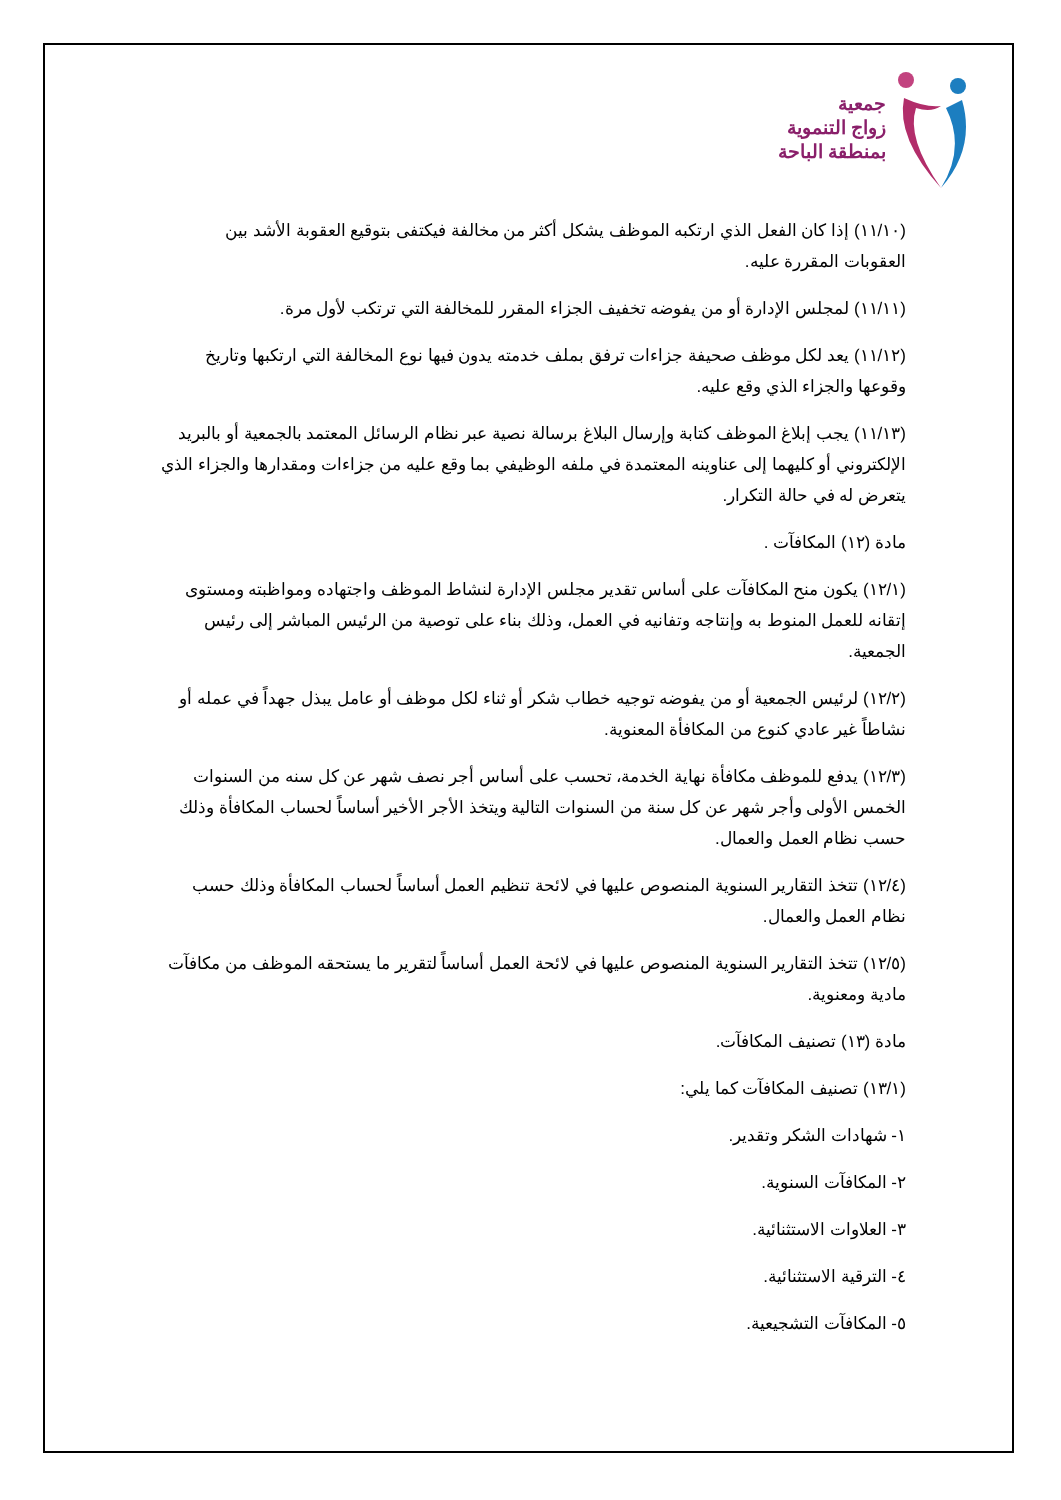جمعية
زواج التنموية
بمنطقة الباحة
(١١/١٠) إذا كان الفعل الذي ارتكبه الموظف يشكل أكثر من مخالفة فيكتفى بتوقيع العقوبة الأشد بين العقوبات المقررة عليه.
(١١/١١) لمجلس الإدارة أو من يفوضه تخفيف الجزاء المقرر للمخالفة التي ترتكب لأول مرة.
(١١/١٢) يعد لكل موظف صحيفة جزاءات ترفق بملف خدمته يدون فيها نوع المخالفة التي ارتكبها وتاريخ وقوعها والجزاء الذي وقع عليه.
(١١/١٣) يجب إبلاغ الموظف كتابة وإرسال البلاغ برسالة نصية عبر نظام الرسائل المعتمد بالجمعية أو بالبريد الإلكتروني أو كليهما إلى عناوينه المعتمدة في ملفه الوظيفي بما وقع عليه من جزاءات ومقدارها والجزاء الذي يتعرض له في حالة التكرار.
مادة (١٢) المكافآت .
(١٢/١) يكون منح المكافآت على أساس تقدير مجلس الإدارة لنشاط الموظف واجتهاده ومواظبته ومستوى إتقانه للعمل المنوط به وإنتاجه وتفانيه في العمل، وذلك بناء على توصية من الرئيس المباشر إلى رئيس الجمعية.
(١٢/٢) لرئيس الجمعية أو من يفوضه توجيه خطاب شكر أو ثناء لكل موظف أو عامل يبذل جهداً في عمله أو نشاطاً غير عادي كنوع من المكافأة المعنوية.
(١٢/٣) يدفع للموظف مكافأة نهاية الخدمة، تحسب على أساس أجر نصف شهر عن كل سنه من السنوات الخمس الأولى وأجر شهر عن كل سنة من السنوات التالية ويتخذ الأجر الأخير أساساً لحساب المكافأة وذلك حسب نظام العمل والعمال.
(١٢/٤) تتخذ التقارير السنوية المنصوص عليها في لائحة تنظيم العمل أساساً لحساب المكافأة وذلك حسب نظام العمل والعمال.
(١٢/٥) تتخذ التقارير السنوية المنصوص عليها في لائحة العمل أساساً لتقرير ما يستحقه الموظف من مكافآت مادية ومعنوية.
مادة (١٣) تصنيف المكافآت.
(١٣/١) تصنيف المكافآت كما يلي:
١- شهادات الشكر وتقدير.
٢- المكافآت السنوية.
٣- العلاوات الاستثنائية.
٤- الترقية الاستثنائية.
٥- المكافآت التشجيعية.